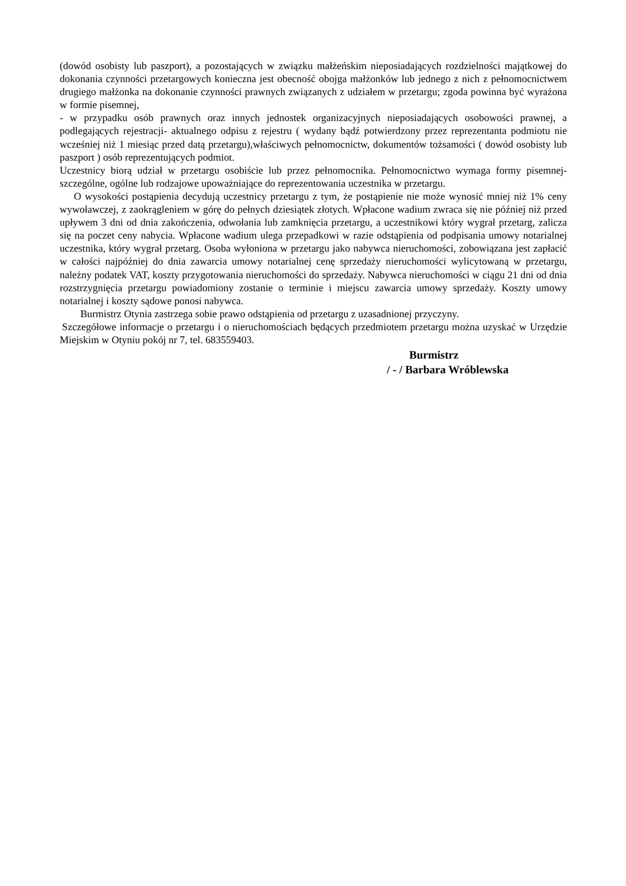(dowód osobisty lub paszport), a pozostających w związku małżeńskim nieposiadających rozdzielności majątkowej do dokonania czynności przetargowych konieczna jest obecność obojga małżonków lub jednego z nich z pełnomocnictwem drugiego małżonka na dokonanie czynności prawnych związanych z udziałem w przetargu; zgoda powinna być wyrażona w formie pisemnej,
- w przypadku osób prawnych oraz innych jednostek organizacyjnych nieposiadających osobowości prawnej, a podlegających rejestracji- aktualnego odpisu z rejestru ( wydany bądź potwierdzony przez reprezentanta podmiotu nie wcześniej niż 1 miesiąc przed datą przetargu),właściwych pełnomocnictw, dokumentów tożsamości ( dowód osobisty lub paszport ) osób reprezentujących podmiot.
Uczestnicy biorą udział w przetargu osobiście lub przez pełnomocnika. Pełnomocnictwo wymaga formy pisemnej- szczególne, ogólne lub rodzajowe upoważniające do reprezentowania uczestnika w przetargu.
O wysokości postąpienia decydują uczestnicy przetargu z tym, że postąpienie nie może wynosić mniej niż 1% ceny wywoławczej, z zaokrągleniem w górę do pełnych dziesiątek złotych. Wpłacone wadium zwraca się nie później niż przed upływem 3 dni od dnia zakończenia, odwołania lub zamknięcia przetargu, a uczestnikowi który wygrał przetarg, zalicza się na poczet ceny nabycia. Wpłacone wadium ulega przepadkowi w razie odstąpienia od podpisania umowy notarialnej uczestnika, który wygrał przetarg. Osoba wyłoniona w przetargu jako nabywca nieruchomości, zobowiązana jest zapłacić w całości najpóźniej do dnia zawarcia umowy notarialnej cenę sprzedaży nieruchomości wylicytowaną w przetargu, należny podatek VAT, koszty przygotowania nieruchomości do sprzedaży. Nabywca nieruchomości w ciągu 21 dni od dnia rozstrzygnięcia przetargu powiadomiony zostanie o terminie i miejscu zawarcia umowy sprzedaży. Koszty umowy notarialnej i koszty sądowe ponosi nabywca.
Burmistrz Otynia zastrzega sobie prawo odstąpienia od przetargu z uzasadnionej przyczyny.
Szczegółowe informacje o przetargu i o nieruchomościach będących przedmiotem przetargu można uzyskać w Urzędzie Miejskim w Otyniu pokój nr 7, tel. 683559403.
Burmistrz
/ - / Barbara Wróblewska